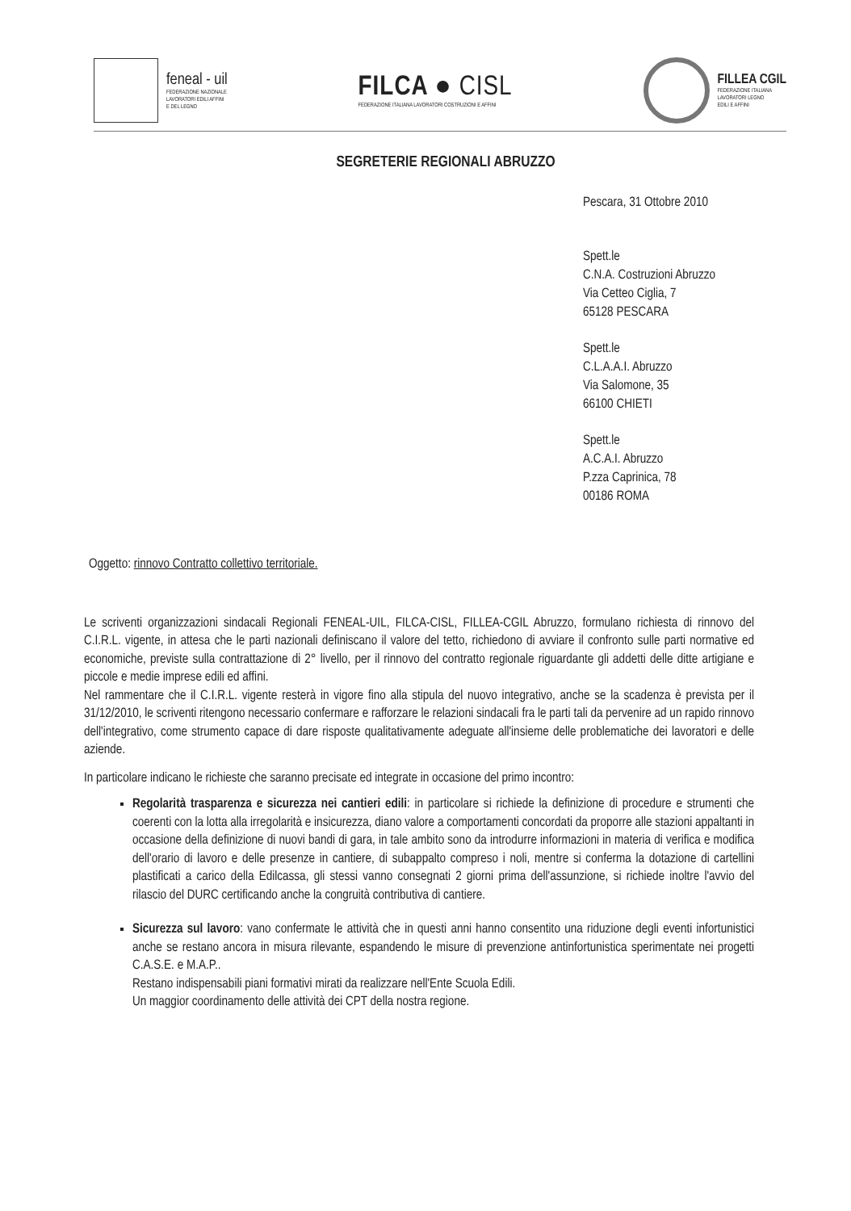feneal - uil
FEDERAZIONE NAZIONALE
LAVORATORI EDILI AFFINI
E DEL LEGNO
FILCA ● CISL
FEDERAZIONE ITALIANA LAVORATORI COSTRUZIONI E AFFINI
FILLEA CGIL
FEDERAZIONE ITALIANA
LAVORATORI LEGNO
EDILI E AFFINI
SEGRETERIE REGIONALI ABRUZZO
Pescara, 31 Ottobre 2010
Spett.le
C.N.A. Costruzioni Abruzzo
Via Cetteo Ciglia, 7
65128 PESCARA
Spett.le
C.L.A.A.I. Abruzzo
Via Salomone, 35
66100 CHIETI
Spett.le
A.C.A.I. Abruzzo
P.zza Caprinica, 78
00186 ROMA
Oggetto: rinnovo Contratto collettivo territoriale.
Le scriventi organizzazioni sindacali Regionali FENEAL-UIL, FILCA-CISL, FILLEA-CGIL Abruzzo, formulano richiesta di rinnovo del C.I.R.L. vigente, in attesa che le parti nazionali definiscano il valore del tetto, richiedono di avviare il confronto sulle parti normative ed economiche, previste sulla contrattazione di 2° livello, per il rinnovo del contratto regionale riguardante gli addetti delle ditte artigiane e piccole e medie imprese edili ed affini.
Nel rammentare che il C.I.R.L. vigente resterà in vigore fino alla stipula del nuovo integrativo, anche se la scadenza è prevista per il 31/12/2010, le scriventi ritengono necessario confermare e rafforzare le relazioni sindacali fra le parti tali da pervenire ad un rapido rinnovo dell'integrativo, come strumento capace di dare risposte qualitativamente adeguate all'insieme delle problematiche dei lavoratori e delle aziende.
In particolare indicano le richieste che saranno precisate ed integrate in occasione del primo incontro:
Regolarità trasparenza e sicurezza nei cantieri edili: in particolare si richiede la definizione di procedure e strumenti che coerenti con la lotta alla irregolarità e insicurezza, diano valore a comportamenti concordati da proporre alle stazioni appaltanti in occasione della definizione di nuovi bandi di gara, in tale ambito sono da introdurre informazioni in materia di verifica e modifica dell'orario di lavoro e delle presenze in cantiere, di subappalto compreso i noli, mentre si conferma la dotazione di cartellini plastificati a carico della Edilcassa, gli stessi vanno consegnati 2 giorni prima dell'assunzione, si richiede inoltre l'avvio del rilascio del DURC certificando anche la congruità contributiva di cantiere.
Sicurezza sul lavoro: vano confermate le attività che in questi anni hanno consentito una riduzione degli eventi infortunistici anche se restano ancora in misura rilevante, espandendo le misure di prevenzione antinfortunistica sperimentate nei progetti C.A.S.E. e M.A.P..
Restano indispensabili piani formativi mirati da realizzare nell'Ente Scuola Edili.
Un maggior coordinamento delle attività dei CPT della nostra regione.